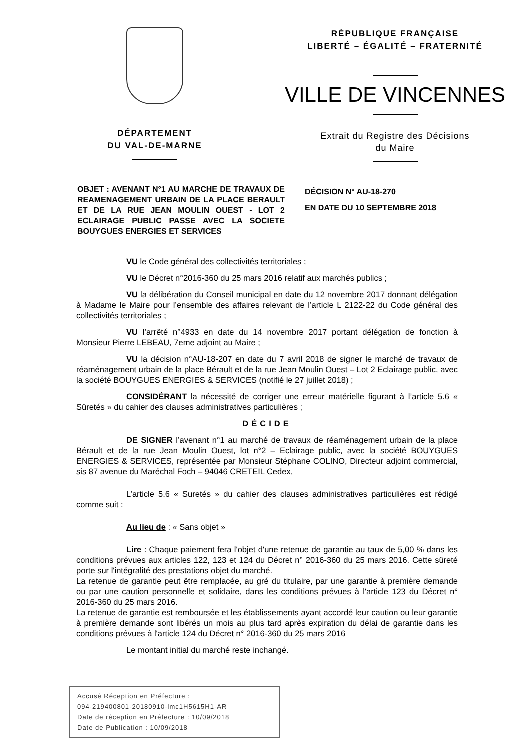DÉPARTEMENT
DU VAL-DE-MARNE
RÉPUBLIQUE FRANÇAISE
LIBERTÉ – ÉGALITÉ – FRATERNITÉ
VILLE DE VINCENNES
Extrait du Registre des Décisions
du Maire
OBJET : AVENANT N°1 AU MARCHE DE TRAVAUX DE REAMENAGEMENT URBAIN DE LA PLACE BERAULT ET DE LA RUE JEAN MOULIN OUEST - LOT 2 ECLAIRAGE PUBLIC PASSE AVEC LA SOCIETE BOUYGUES ENERGIES ET SERVICES
DÉCISION N° AU-18-270
EN DATE DU 10 SEPTEMBRE 2018
VU le Code général des collectivités territoriales ;
VU le Décret n°2016-360 du 25 mars 2016 relatif aux marchés publics ;
VU la délibération du Conseil municipal en date du 12 novembre 2017 donnant délégation à Madame le Maire pour l’ensemble des affaires relevant de l’article L 2122-22 du Code général des collectivités territoriales ;
VU l’arrêté n°4933 en date du 14 novembre 2017 portant délégation de fonction à Monsieur Pierre LEBEAU, 7eme adjoint au Maire ;
VU la décision n°AU-18-207 en date du 7 avril 2018 de signer le marché de travaux de réaménagement urbain de la place Bérault et de la rue Jean Moulin Ouest – Lot 2 Eclairage public, avec la société BOUYGUES ENERGIES & SERVICES (notifié le 27 juillet 2018) ;
CONSIDÉRANT la nécessité de corriger une erreur matérielle figurant à l’article 5.6 « Sûretés » du cahier des clauses administratives particulières ;
DÉCIDE
DE SIGNER l’avenant n°1 au marché de travaux de réaménagement urbain de la place Bérault et de la rue Jean Moulin Ouest, lot n°2 – Eclairage public, avec la société BOUYGUES ENERGIES & SERVICES, représentée par Monsieur Stéphane COLINO, Directeur adjoint commercial, sis 87 avenue du Maréchal Foch – 94046 CRETEIL Cedex,
L’article 5.6 « Suretés » du cahier des clauses administratives particulières est rédigé comme suit :
Au lieu de : « Sans objet »
Lire : Chaque paiement fera l'objet d'une retenue de garantie au taux de 5,00 % dans les conditions prévues aux articles 122, 123 et 124 du Décret n° 2016-360 du 25 mars 2016. Cette sûreté porte sur l'intégralité des prestations objet du marché.
La retenue de garantie peut être remplacée, au gré du titulaire, par une garantie à première demande ou par une caution personnelle et solidaire, dans les conditions prévues à l'article 123 du Décret n° 2016-360 du 25 mars 2016.
La retenue de garantie est remboursée et les établissements ayant accordé leur caution ou leur garantie à première demande sont libérés un mois au plus tard après expiration du délai de garantie dans les conditions prévues à l'article 124 du Décret n° 2016-360 du 25 mars 2016
Le montant initial du marché reste inchangé.
Accusé Réception en Préfecture :
094-219400801-20180910-lmc1H5615H1-AR
Date de réception en Préfecture : 10/09/2018
Date de Publication : 10/09/2018